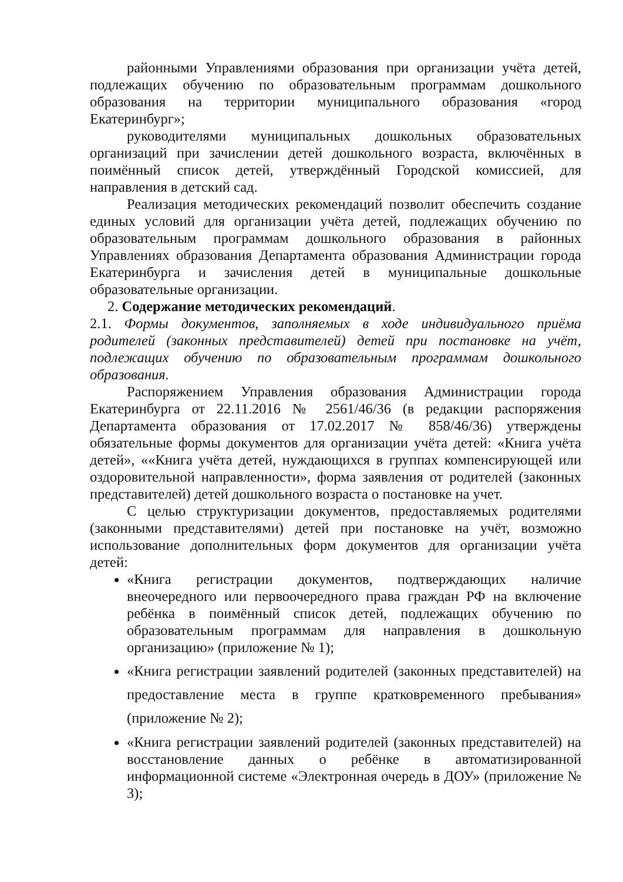районными Управлениями образования при организации учёта детей, подлежащих обучению по образовательным программам дошкольного образования на территории муниципального образования «город Екатеринбург»;
руководителями муниципальных дошкольных образовательных организаций при зачислении детей дошкольного возраста, включённых в поимённый список детей, утверждённый Городской комиссией, для направления в детский сад.
Реализация методических рекомендаций позволит обеспечить создание единых условий для организации учёта детей, подлежащих обучению по образовательным программам дошкольного образования в районных Управлениях образования Департамента образования Администрации города Екатеринбурга и зачисления детей в муниципальные дошкольные образовательные организации.
2. Содержание методических рекомендаций.
2.1. Формы документов, заполняемых в ходе индивидуального приёма родителей (законных представителей) детей при постановке на учёт, подлежащих обучению по образовательным программам дошкольного образования.
Распоряжением Управления образования Администрации города Екатеринбурга от 22.11.2016 № 2561/46/36 (в редакции распоряжения Департамента образования от 17.02.2017 № 858/46/36) утверждены обязательные формы документов для организации учёта детей: «Книга учёта детей», ««Книга учёта детей, нуждающихся в группах компенсирующей или оздоровительной направленности», форма заявления от родителей (законных представителей) детей дошкольного возраста о постановке на учет.
С целью структуризации документов, предоставляемых родителями (законными представителями) детей при постановке на учёт, возможно использование дополнительных форм документов для организации учёта детей:
«Книга регистрации документов, подтверждающих наличие внеочередного или первоочередного права граждан РФ на включение ребёнка в поимённый список детей, подлежащих обучению по образовательным программам для направления в дошкольную организацию» (приложение № 1);
«Книга регистрации заявлений родителей (законных представителей) на предоставление места в группе кратковременного пребывания» (приложение № 2);
«Книга регистрации заявлений родителей (законных представителей) на восстановление данных о ребёнке в автоматизированной информационной системе «Электронная очередь в ДОУ» (приложение № 3);